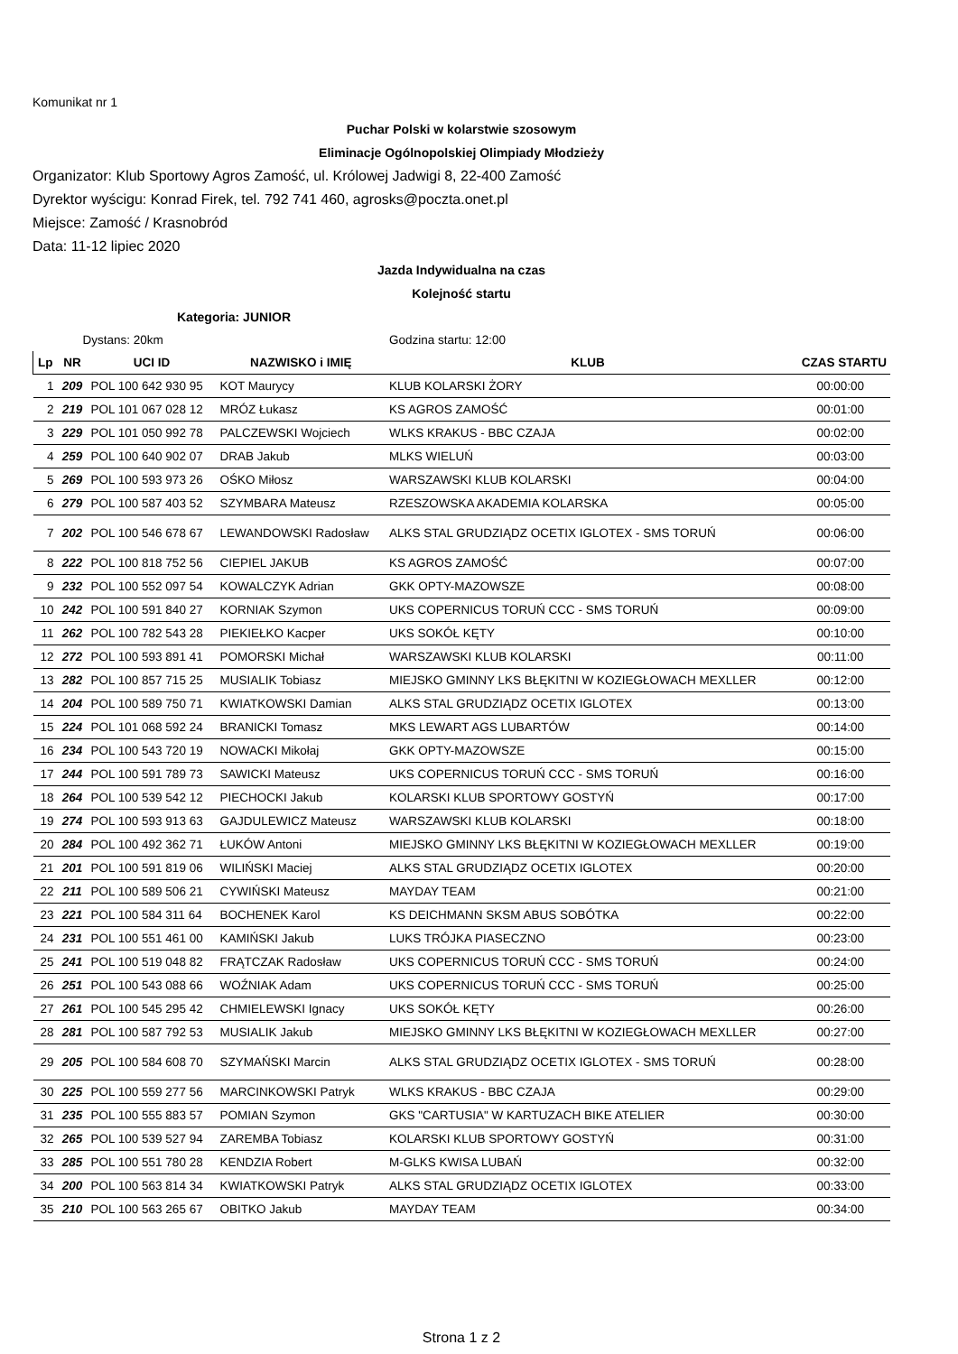Komunikat nr 1
Puchar Polski w kolarstwie szosowym
Eliminacje Ogólnopolskiej Olimpiady Młodzieży
Organizator: Klub Sportowy Agros Zamość, ul. Królowej Jadwigi 8, 22-400 Zamość
Dyrektor wyścigu: Konrad Firek, tel. 792 741 460, agrosks@poczta.onet.pl
Miejsce: Zamość / Krasnobród
Data: 11-12 lipiec 2020
Jazda Indywidualna na czas
Kolejność startu
Kategoria: JUNIOR
| Dystans: 20km | | | | Godzina startu: 12:00 | |
| Lp | NR | UCI ID | NAZWISKO i IMIĘ | KLUB | CZAS STARTU |
| 1 | 209 | POL 100 642 930 95 | KOT Maurycy | KLUB KOLARSKI ŻORY | 00:00:00 |
| 2 | 219 | POL 101 067 028 12 | MRÓZ Łukasz | KS AGROS ZAMOŚĆ | 00:01:00 |
| 3 | 229 | POL 101 050 992 78 | PALCZEWSKI Wojciech | WLKS KRAKUS - BBC CZAJA | 00:02:00 |
| 4 | 259 | POL 100 640 902 07 | DRAB Jakub | MLKS WIELUŃ | 00:03:00 |
| 5 | 269 | POL 100 593 973 26 | OŚKO Miłosz | WARSZAWSKI KLUB KOLARSKI | 00:04:00 |
| 6 | 279 | POL 100 587 403 52 | SZYMBARA Mateusz | RZESZOWSKA AKADEMIA KOLARSKA | 00:05:00 |
| 7 | 202 | POL 100 546 678 67 | LEWANDOWSKI Radosław | ALKS STAL GRUDZIĄDZ OCETIX IGLOTEX - SMS TORUŃ | 00:06:00 |
| 8 | 222 | POL 100 818 752 56 | CIEPIEL JAKUB | KS AGROS ZAMOŚĆ | 00:07:00 |
| 9 | 232 | POL 100 552 097 54 | KOWALCZYK Adrian | GKK OPTY-MAZOWSZE | 00:08:00 |
| 10 | 242 | POL 100 591 840 27 | KORNIAK Szymon | UKS COPERNICUS TORUŃ CCC - SMS TORUŃ | 00:09:00 |
| 11 | 262 | POL 100 782 543 28 | PIEKIEŁKO Kacper | UKS SOKÓŁ KĘTY | 00:10:00 |
| 12 | 272 | POL 100 593 891 41 | POMORSKI Michał | WARSZAWSKI KLUB KOLARSKI | 00:11:00 |
| 13 | 282 | POL 100 857 715 25 | MUSIALIK Tobiasz | MIEJSKO GMINNY LKS BŁĘKITNI W KOZIEGŁOWACH MEXLLER | 00:12:00 |
| 14 | 204 | POL 100 589 750 71 | KWIATKOWSKI Damian | ALKS STAL GRUDZIĄDZ OCETIX IGLOTEX | 00:13:00 |
| 15 | 224 | POL 101 068 592 24 | BRANICKI Tomasz | MKS LEWART AGS LUBARTÓW | 00:14:00 |
| 16 | 234 | POL 100 543 720 19 | NOWACKI Mikołaj | GKK OPTY-MAZOWSZE | 00:15:00 |
| 17 | 244 | POL 100 591 789 73 | SAWICKI Mateusz | UKS COPERNICUS TORUŃ CCC - SMS TORUŃ | 00:16:00 |
| 18 | 264 | POL 100 539 542 12 | PIECHOCKI Jakub | KOLARSKI KLUB SPORTOWY GOSTYŃ | 00:17:00 |
| 19 | 274 | POL 100 593 913 63 | GAJDULEWICZ Mateusz | WARSZAWSKI KLUB KOLARSKI | 00:18:00 |
| 20 | 284 | POL 100 492 362 71 | ŁUKÓW Antoni | MIEJSKO GMINNY LKS BŁĘKITNI W KOZIEGŁOWACH MEXLLER | 00:19:00 |
| 21 | 201 | POL 100 591 819 06 | WILIŃSKI Maciej | ALKS STAL GRUDZIĄDZ OCETIX IGLOTEX | 00:20:00 |
| 22 | 211 | POL 100 589 506 21 | CYWIŃSKI Mateusz | MAYDAY TEAM | 00:21:00 |
| 23 | 221 | POL 100 584 311 64 | BOCHENEK Karol | KS DEICHMANN SKSM ABUS SOBÓTKA | 00:22:00 |
| 24 | 231 | POL 100 551 461 00 | KAMIŃSKI Jakub | LUKS TRÓJKA PIASECZNO | 00:23:00 |
| 25 | 241 | POL 100 519 048 82 | FRĄTCZAK Radosław | UKS COPERNICUS TORUŃ CCC - SMS TORUŃ | 00:24:00 |
| 26 | 251 | POL 100 543 088 66 | WOŹNIAK Adam | UKS COPERNICUS TORUŃ CCC - SMS TORUŃ | 00:25:00 |
| 27 | 261 | POL 100 545 295 42 | CHMIELEWSKI Ignacy | UKS SOKÓŁ KĘTY | 00:26:00 |
| 28 | 281 | POL 100 587 792 53 | MUSIALIK Jakub | MIEJSKO GMINNY LKS BŁĘKITNI W KOZIEGŁOWACH MEXLLER | 00:27:00 |
| 29 | 205 | POL 100 584 608 70 | SZYMAŃSKI Marcin | ALKS STAL GRUDZIĄDZ OCETIX IGLOTEX - SMS TORUŃ | 00:28:00 |
| 30 | 225 | POL 100 559 277 56 | MARCINKOWSKI Patryk | WLKS KRAKUS - BBC CZAJA | 00:29:00 |
| 31 | 235 | POL 100 555 883 57 | POMIAN Szymon | GKS "CARTUSIA" W KARTUZACH BIKE ATELIER | 00:30:00 |
| 32 | 265 | POL 100 539 527 94 | ZAREMBA Tobiasz | KOLARSKI KLUB SPORTOWY GOSTYŃ | 00:31:00 |
| 33 | 285 | POL 100 551 780 28 | KENDZIA Robert | M-GLKS KWISA LUBAŃ | 00:32:00 |
| 34 | 200 | POL 100 563 814 34 | KWIATKOWSKI Patryk | ALKS STAL GRUDZIĄDZ OCETIX IGLOTEX | 00:33:00 |
| 35 | 210 | POL 100 563 265 67 | OBITKO Jakub | MAYDAY TEAM | 00:34:00 |
Strona 1 z 2